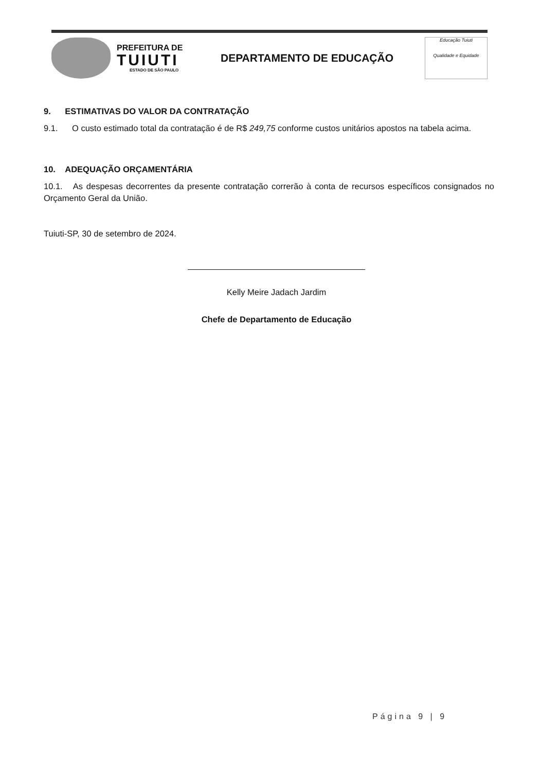PREFEITURA DE
TUIUTI
ESTADO DE SÃO PAULO
DEPARTAMENTO DE EDUCAÇÃO
Educação Tuiuti
Qualidade e Equidade
9. ESTIMATIVAS DO VALOR DA CONTRATAÇÃO
9.1. O custo estimado total da contratação é de R$ 249,75 conforme custos unitários apostos na tabela acima.
10. ADEQUAÇÃO ORÇAMENTÁRIA
10.1. As despesas decorrentes da presente contratação correrão à conta de recursos específicos consignados no Orçamento Geral da União.
Tuiuti-SP, 30 de setembro de 2024.
Kelly Meire Jadach Jardim
Chefe de Departamento de Educação
Página 9 | 9